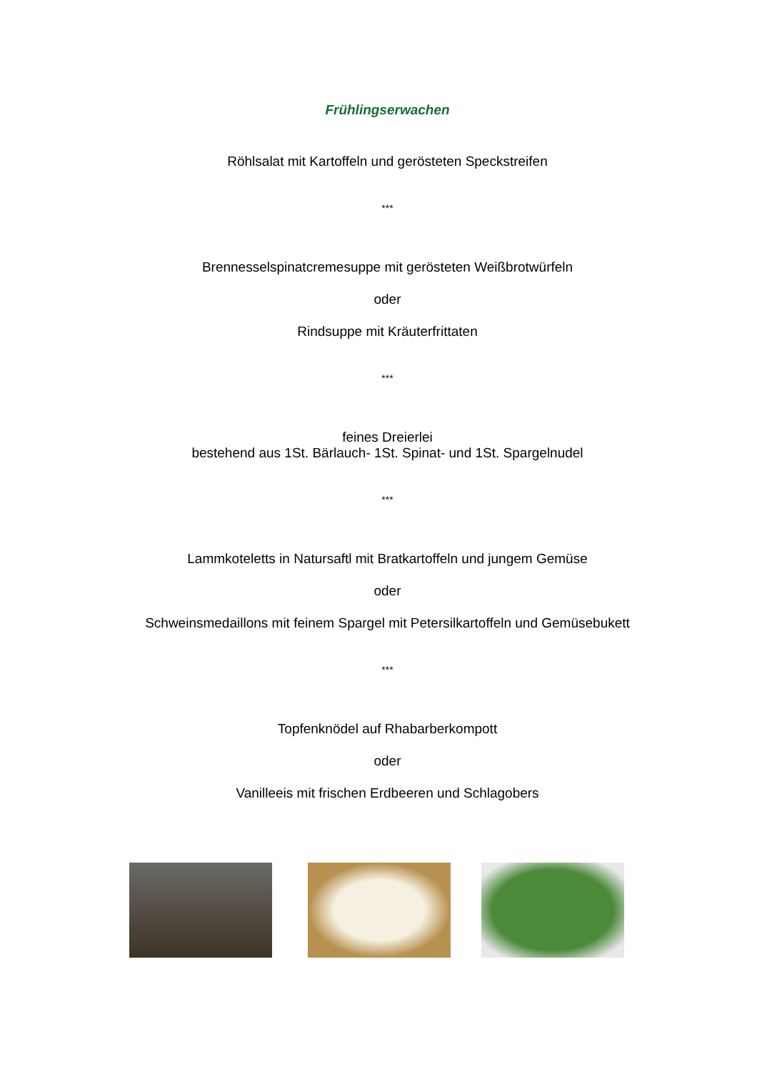Frühlingserwachen
Röhlsalat mit Kartoffeln und gerösteten Speckstreifen
***
Brennesselspinatcremesuppe mit gerösteten Weißbrotwürfeln
oder
Rindsuppe mit Kräuterfrittaten
***
feines Dreierlei
bestehend aus 1St. Bärlauch- 1St. Spinat- und 1St. Spargelnudel
***
Lammkoteletts in Natursaftl mit Bratkartoffeln und jungem Gemüse
oder
Schweinsmedaillons mit feinem Spargel mit Petersilkartoffeln und Gemüsebukett
***
Topfenknödel auf Rhabarberkompott
oder
Vanilleeis mit frischen Erdbeeren und Schlagobers